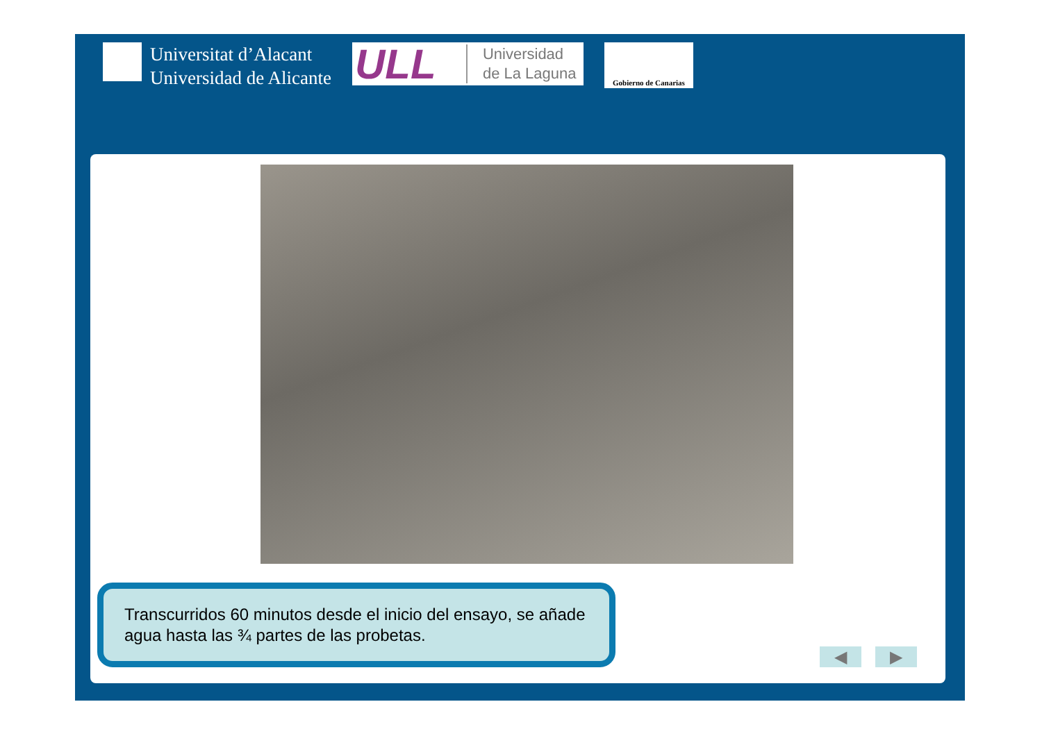Universitat d’Alacant
Universidad de Alicante
ULL Universidad
de La Laguna
Gobierno de Canarias
Transcurridos 60 minutos desde el inicio del ensayo, se añade agua hasta las ¾ partes de las probetas.
◀ ▶